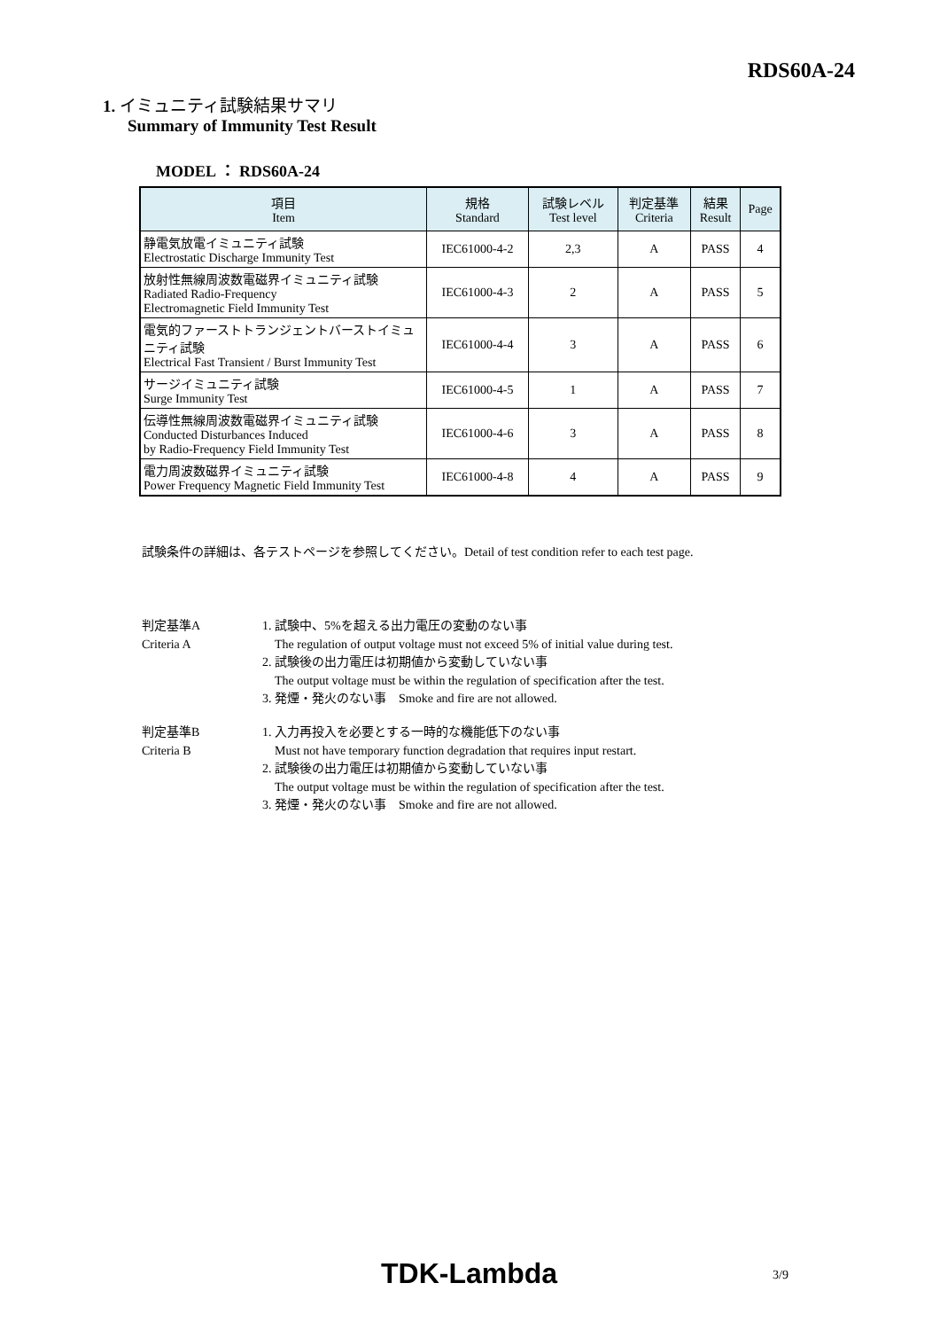RDS60A-24
1. イミュニティ試験結果サマリ
Summary of Immunity Test Result
MODEL ： RDS60A-24
| 項目 Item | 規格 Standard | 試験レベル Test level | 判定基準 Criteria | 結果 Result | Page |
| --- | --- | --- | --- | --- | --- |
| 静電気放電イミュニティ試験 Electrostatic Discharge Immunity Test | IEC61000-4-2 | 2,3 | A | PASS | 4 |
| 放射性無線周波数電磁界イミュニティ試験 Radiated Radio-Frequency Electromagnetic Field Immunity Test | IEC61000-4-3 | 2 | A | PASS | 5 |
| 電気的ファーストトランジェントバーストイミュニティ試験 Electrical Fast Transient / Burst Immunity Test | IEC61000-4-4 | 3 | A | PASS | 6 |
| サージイミュニティ試験 Surge Immunity Test | IEC61000-4-5 | 1 | A | PASS | 7 |
| 伝導性無線周波数電磁界イミュニティ試験 Conducted Disturbances Induced by Radio-Frequency Field Immunity Test | IEC61000-4-6 | 3 | A | PASS | 8 |
| 電力周波数磁界イミュニティ試験 Power Frequency Magnetic Field Immunity Test | IEC61000-4-8 | 4 | A | PASS | 9 |
試験条件の詳細は、各テストページを参照してください。Detail of test condition refer to each test page.
判定基準A
Criteria A
1. 試験中、5%を超える出力電圧の変動のない事
The regulation of output voltage must not exceed 5% of initial value during test.
2. 試験後の出力電圧は初期値から変動していない事
The output voltage must be within the regulation of specification after the test.
3. 発煙・発火のない事　Smoke and fire are not allowed.
判定基準B
Criteria B
1. 入力再投入を必要とする一時的な機能低下のない事
Must not have temporary function degradation that requires input restart.
2. 試験後の出力電圧は初期値から変動していない事
The output voltage must be within the regulation of specification after the test.
3. 発煙・発火のない事　Smoke and fire are not allowed.
TDK-Lambda 3/9